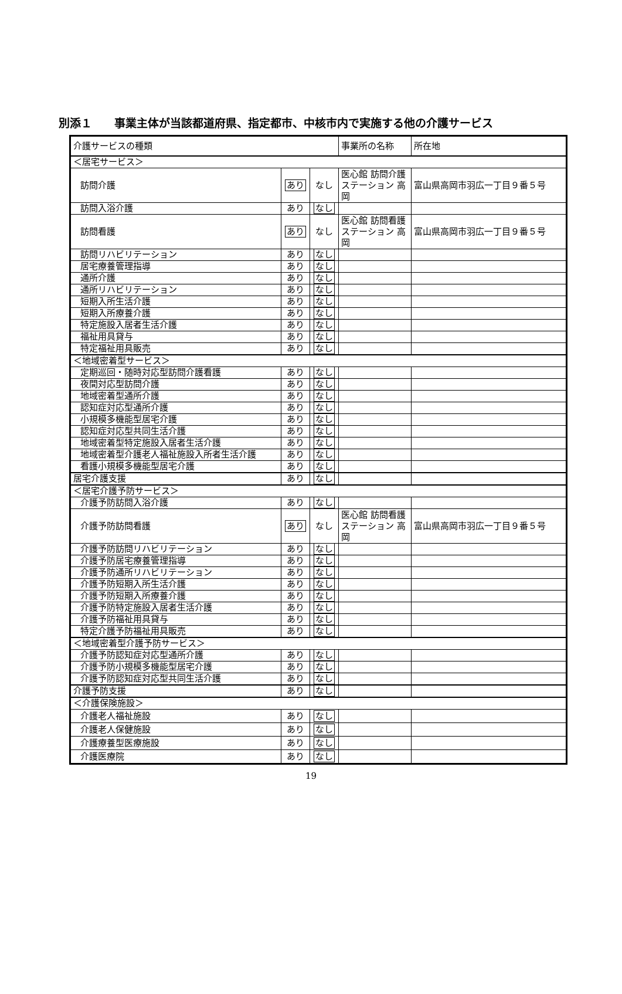別添１　　事業主体が当該都道府県、指定都市、中核市内で実施する他の介護サービス
| 介護サービスの種類 | | | 事業所の名称 | 所在地 |
| ＜居宅サービス＞ | | | | |
| 訪問介護 | あり | なし | 医心館 訪問介護ステーション 高岡 | 富山県高岡市羽広一丁目９番５号 |
| 訪問入浴介護 | あり | なし | | |
| 訪問看護 | あり | なし | 医心館 訪問看護ステーション 高岡 | 富山県高岡市羽広一丁目９番５号 |
| 訪問リハビリテーション | あり | なし | | |
| 居宅療養管理指導 | あり | なし | | |
| 通所介護 | あり | なし | | |
| 通所リハビリテーション | あり | なし | | |
| 短期入所生活介護 | あり | なし | | |
| 短期入所療養介護 | あり | なし | | |
| 特定施設入居者生活介護 | あり | なし | | |
| 福祉用具貸与 | あり | なし | | |
| 特定福祉用具販売 | あり | なし | | |
| ＜地域密着型サービス＞ | | | | |
| 定期巡回・随時対応型訪問介護看護 | あり | なし | | |
| 夜間対応型訪問介護 | あり | なし | | |
| 地域密着型通所介護 | あり | なし | | |
| 認知症対応型通所介護 | あり | なし | | |
| 小規模多機能型居宅介護 | あり | なし | | |
| 認知症対応型共同生活介護 | あり | なし | | |
| 地域密着型特定施設入居者生活介護 | あり | なし | | |
| 地域密着型介護老人福祉施設入所者生活介護 | あり | なし | | |
| 看護小規模多機能型居宅介護 | あり | なし | | |
| 居宅介護支援 | あり | なし | | |
| ＜居宅介護予防サービス＞ | | | | |
| 介護予防訪問入浴介護 | あり | なし | | |
| 介護予防訪問看護 | あり | なし | 医心館 訪問看護ステーション 高岡 | 富山県高岡市羽広一丁目９番５号 |
| 介護予防訪問リハビリテーション | あり | なし | | |
| 介護予防居宅療養管理指導 | あり | なし | | |
| 介護予防通所リハビリテーション | あり | なし | | |
| 介護予防短期入所生活介護 | あり | なし | | |
| 介護予防短期入所療養介護 | あり | なし | | |
| 介護予防特定施設入居者生活介護 | あり | なし | | |
| 介護予防福祉用具貸与 | あり | なし | | |
| 特定介護予防福祉用具販売 | あり | なし | | |
| ＜地域密着型介護予防サービス＞ | | | | |
| 介護予防認知症対応型通所介護 | あり | なし | | |
| 介護予防小規模多機能型居宅介護 | あり | なし | | |
| 介護予防認知症対応型共同生活介護 | あり | なし | | |
| 介護予防支援 | あり | なし | | |
| ＜介護保険施設＞ | | | | |
| 介護老人福祉施設 | あり | なし | | |
| 介護老人保健施設 | あり | なし | | |
| 介護療養型医療施設 | あり | なし | | |
| 介護医療院 | あり | なし | | |
19